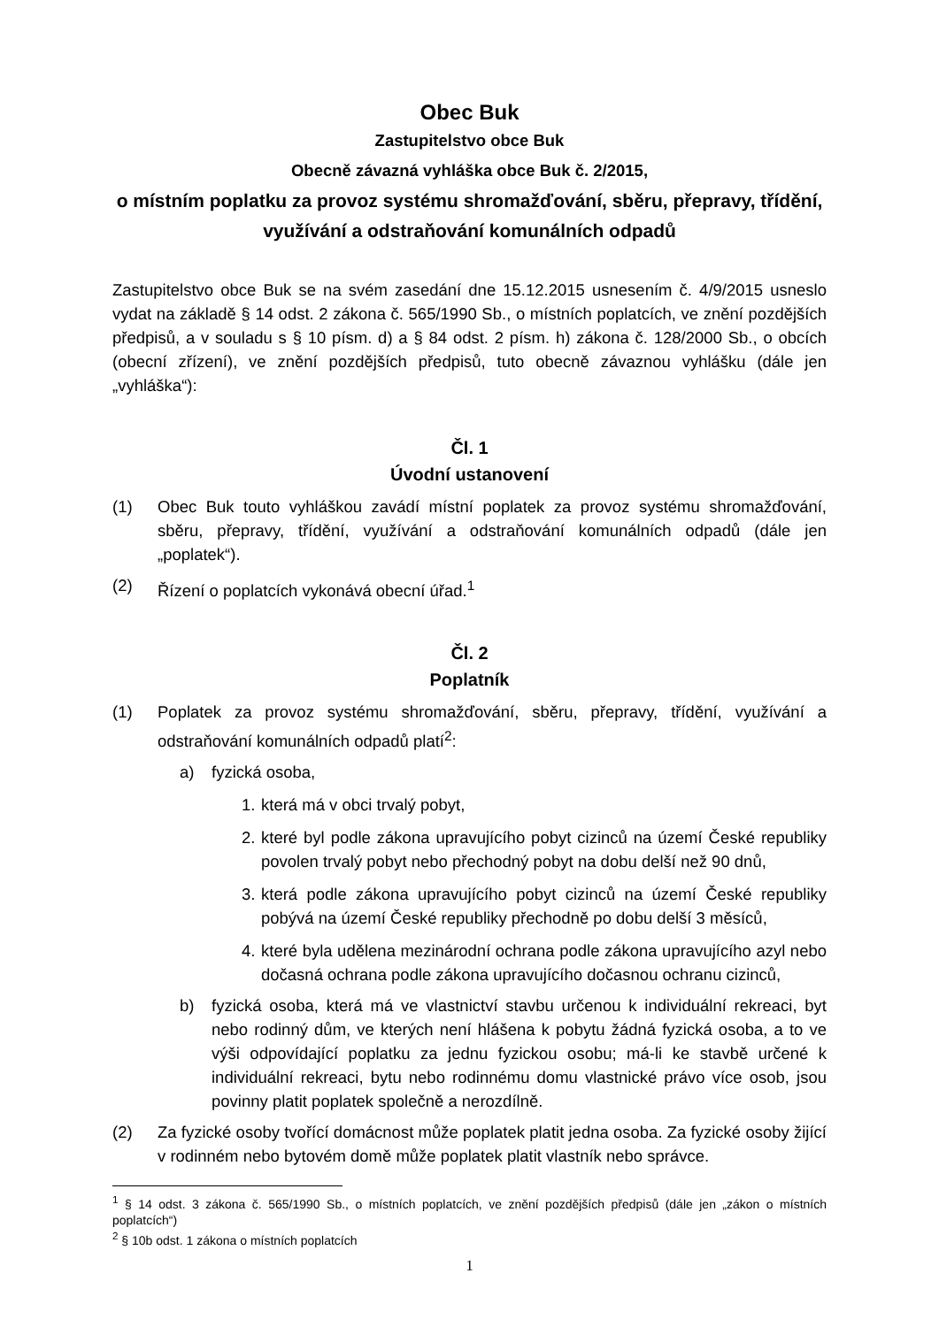Obec Buk
Zastupitelstvo obce Buk
Obecně závazná vyhláška obce Buk č. 2/2015,
o místním poplatku za provoz systému shromažďování, sběru, přepravy, třídění, využívání a odstraňování komunálních odpadů
Zastupitelstvo obce Buk se na svém zasedání dne 15.12.2015 usnesením č. 4/9/2015 usneslo vydat na základě § 14 odst. 2 zákona č. 565/1990 Sb., o místních poplatcích, ve znění pozdějších předpisů, a v souladu s § 10 písm. d) a § 84 odst. 2 písm. h) zákona č. 128/2000 Sb., o obcích (obecní zřízení), ve znění pozdějších předpisů, tuto obecně závaznou vyhlášku (dále jen „vyhláška“):
Čl. 1
Úvodní ustanovení
(1) Obec Buk touto vyhláškou zavádí místní poplatek za provoz systému shromažďování, sběru, přepravy, třídění, využívání a odstraňování komunálních odpadů (dále jen „poplatek“).
(2) Řízení o poplatcích vykonává obecní úřad.<sup>1</sup>
Čl. 2
Poplatník
(1) Poplatek za provoz systému shromažďování, sběru, přepravy, třídění, využívání a odstraňování komunálních odpadů platí<sup>2</sup>:
a) fyzická osoba,
1. která má v obci trvalý pobyt,
2. které byl podle zákona upravujícího pobyt cizinců na území České republiky povolen trvalý pobyt nebo přechodný pobyt na dobu delší než 90 dnů,
3. která podle zákona upravujícího pobyt cizinců na území České republiky pobývá na území České republiky přechodně po dobu delší 3 měsíců,
4. které byla udělena mezinárodní ochrana podle zákona upravujícího azyl nebo dočasná ochrana podle zákona upravujícího dočasnou ochranu cizinců,
b) fyzická osoba, která má ve vlastnictví stavbu určenou k individuální rekreaci, byt nebo rodinný dům, ve kterých není hlášena k pobytu žádná fyzická osoba, a to ve výši odpovídající poplatku za jednu fyzickou osobu; má-li ke stavbě určené k individuální rekreaci, bytu nebo rodinnému domu vlastnické právo více osob, jsou povinny platit poplatek společně a nerozdílně.
(2) Za fyzické osoby tvořící domácnost může poplatek platit jedna osoba. Za fyzické osoby žijící v rodinném nebo bytovém domě může poplatek platit vlastník nebo správce.
<sup>1</sup> § 14 odst. 3 zákona č. 565/1990 Sb., o místních poplatcích, ve znění pozdějších předpisů (dále jen „zákon o místních poplatcích“)
<sup>2</sup> § 10b odst. 1 zákona o místních poplatcích
1